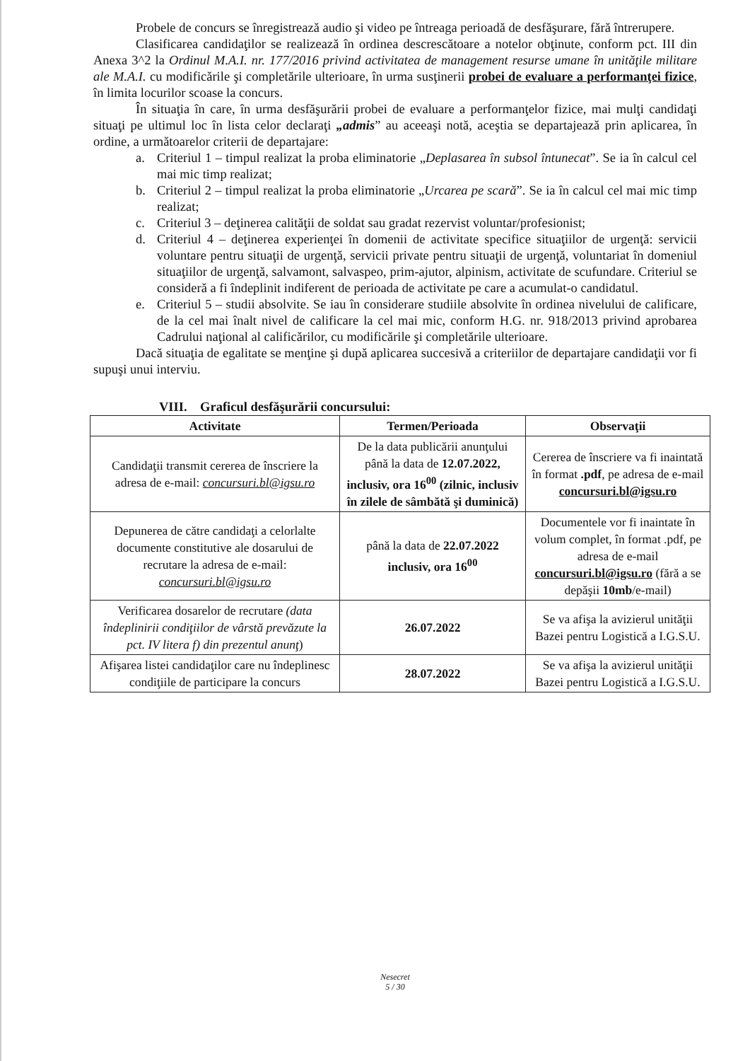Probele de concurs se înregistrează audio şi video pe întreaga perioadă de desfăşurare, fără întrerupere.
Clasificarea candidaţilor se realizează în ordinea descrescătoare a notelor obţinute, conform pct. III din Anexa 3^2 la Ordinul M.A.I. nr. 177/2016 privind activitatea de management resurse umane în unităţile militare ale M.A.I. cu modificările şi completările ulterioare, în urma susţinerii probei de evaluare a performanţei fizice, în limita locurilor scoase la concurs.
În situaţia în care, în urma desfăşurării probei de evaluare a performanţelor fizice, mai mulţi candidaţi situaţi pe ultimul loc în lista celor declaraţi „admis” au aceeaşi notă, aceştia se departajează prin aplicarea, în ordine, a următoarelor criterii de departajare:
a. Criteriul 1 – timpul realizat la proba eliminatorie „Deplasarea în subsol întunecat”. Se ia în calcul cel mai mic timp realizat;
b. Criteriul 2 – timpul realizat la proba eliminatorie „Urcarea pe scară”. Se ia în calcul cel mai mic timp realizat;
c. Criteriul 3 – deţinerea calităţii de soldat sau gradat rezervist voluntar/profesionist;
d. Criteriul 4 – deţinerea experienţei în domenii de activitate specifice situaţiilor de urgenţă: servicii voluntare pentru situaţii de urgenţă, servicii private pentru situaţii de urgenţă, voluntariat în domeniul situaţiilor de urgenţă, salvamont, salvaspeo, prim-ajutor, alpinism, activitate de scufundare. Criteriul se consideră a fi îndeplinit indiferent de perioada de activitate pe care a acumulat-o candidatul.
e. Criteriul 5 – studii absolvite. Se iau în considerare studiile absolvite în ordinea nivelului de calificare, de la cel mai înalt nivel de calificare la cel mai mic, conform H.G. nr. 918/2013 privind aprobarea Cadrului naţional al calificărilor, cu modificările şi completările ulterioare.
Dacă situaţia de egalitate se menţine şi după aplicarea succesivă a criteriilor de departajare candidaţii vor fi supuşi unui interviu.
VIII. Graficul desfăşurării concursului:
| Activitate | Termen/Perioada | Observaţii |
| --- | --- | --- |
| Candidaţii transmit cererea de înscriere la adresa de e-mail: concursuri.bl@igsu.ro | De la data publicării anunţului până la data de 12.07.2022, inclusiv, ora 16<sup>00</sup> (zilnic, inclusiv în zilele de sâmbătă şi duminică) | Cererea de înscriere va fi inaintată în format .pdf , pe adresa de e-mail concursuri.bl@igsu.ro |
| Depunerea de către candidaţi a celorlalte documente constitutive ale dosarului de recrutare la adresa de e-mail: concursuri.bl@igsu.ro | până la data de 22.07.2022 inclusiv, ora 16<sup>00</sup> | Documentele vor fi inaintate în volum complet, în format .pdf, pe adresa de e-mail concursuri.bl@igsu.ro (fără a se depăşii 10mb /e-mail) |
| Verificarea dosarelor de recrutare (data îndeplinirii condiţiilor de vârstă prevăzute la pct. IV litera f) din prezentul anunţ ) | 26.07.2022 | Se va afişa la avizierul unităţii Bazei pentru Logistică a I.G.S.U. |
| Afişarea listei candidaţilor care nu îndeplinesc condiţiile de participare la concurs | 28.07.2022 | Se va afişa la avizierul unităţii Bazei pentru Logistică a I.G.S.U. |
Nesecret
5 / 30